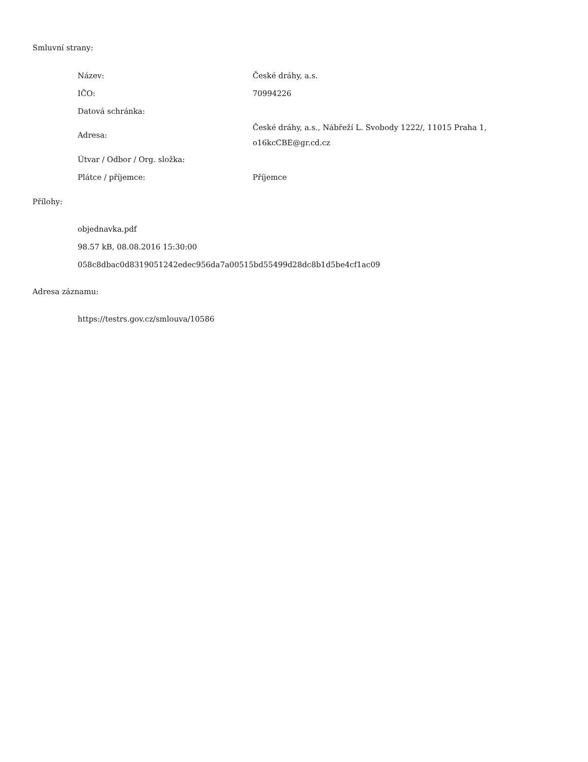Smluvní strany:
| Název: | České dráhy, a.s. |
| IČO: | 70994226 |
| Datová schránka: | |
| Adresa: | České dráhy, a.s., Nábřeží L. Svobody 1222/, 11015 Praha 1, o16kcCBE@gr.cd.cz |
| Útvar / Odbor / Org. složka: | |
| Plátce / příjemce: | Příjemce |
Přílohy:
objednavka.pdf
98.57 kB, 08.08.2016 15:30:00
058c8dbac0d8319051242edec956da7a00515bd55499d28dc8b1d5be4cf1ac09
Adresa záznamu:
https://testrs.gov.cz/smlouva/10586